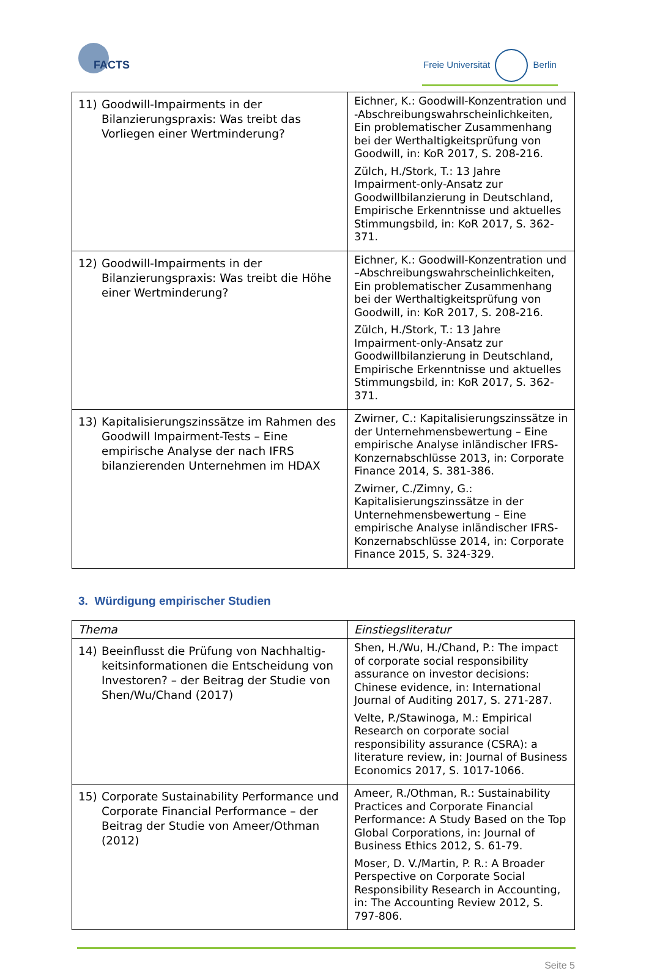FACTS Freie Universität Berlin
| 11) Goodwill-Impairments in der Bilanzierungs­praxis: Was treibt das Vorliegen einer Wert­minderung? | Eichner, K.: Goodwill-Konzentration und -Abschreibungswahrscheinlichkeiten, Ein problematischer Zusammenhang bei der Werthaltigkeitsprüfung von Goodwill, in: KoR 2017, S. 208-216. Zülch, H./Stork, T.: 13 Jahre Impairment-only-Ansatz zur Goodwillbilanzierung in Deutschland, Empirische Erkenntnisse und aktuelles Stimmungsbild, in: KoR 2017, S. 362-371. |
| 12) Goodwill-Impairments in der Bilanzierungs­praxis: Was treibt die Höhe einer Wertminde­rung? | Eichner, K.: Goodwill-Konzentration und –Abschreibungswahrscheinlichkeiten, Ein problematischer Zusammenhang bei der Werthaltigkeitsprüfung von Goodwill, in: KoR 2017, S. 208-216. Zülch, H./Stork, T.: 13 Jahre Impairment-only-Ansatz zur Goodwillbilanzierung in Deutschland, Empirische Erkenntnisse und aktuelles Stimmungsbild, in: KoR 2017, S. 362-371. |
| 13) Kapitalisierungszinssätze im Rahmen des Goodwill Impairment-Tests – Eine empirische Analyse der nach IFRS bilanzierenden Unter­nehmen im HDAX | Zwirner, C.: Kapitalisierungszinssätze in der Unternehmensbewertung – Eine empirische Analyse inländischer IFRS-Konzernabschlüsse 2013, in: Corporate Finance 2014, S. 381-386. Zwirner, C./Zimny, G.: Kapitalisierungszins­sätze in der Unternehmensbewertung – Eine empirische Analyse inländischer IFRS-Konzernabschlüsse 2014, in: Corporate Finance 2015, S. 324-329. |
3. Würdigung empirischer Studien
| Thema | Einstiegsliteratur |
| --- | --- |
| 14) Beeinflusst die Prüfung von Nachhaltig­keitsinformationen die Entscheidung von In­vestoren? – der Beitrag der Studie von Shen/Wu/Chand (2017) | Shen, H./Wu, H./Chand, P.: The impact of corporate social responsibility assurance on investor decisions: Chinese evidence, in: International Journal of Auditing 2017, S. 271-287. Velte, P./Stawinoga, M.: Empirical Research on corporate social responsibility assurance (CSRA): a literature review, in: Journal of Business Economics 2017, S. 1017-1066. |
| 15) Corporate Sustainability Performance und Corporate Financial Performance – der Bei­trag der Studie von Ameer/Othman (2012) | Ameer, R./Othman, R.: Sustainability Prac­tices and Corporate Financial Performance: A Study Based on the Top Global Corpora­tions, in: Journal of Business Ethics 2012, S. 61-79. Moser, D. V./Martin, P. R.: A Broader Per­spective on Corporate Social Responsibility Research in Accounting, in: The Accounting Review 2012, S. 797-806. |
Seite 5